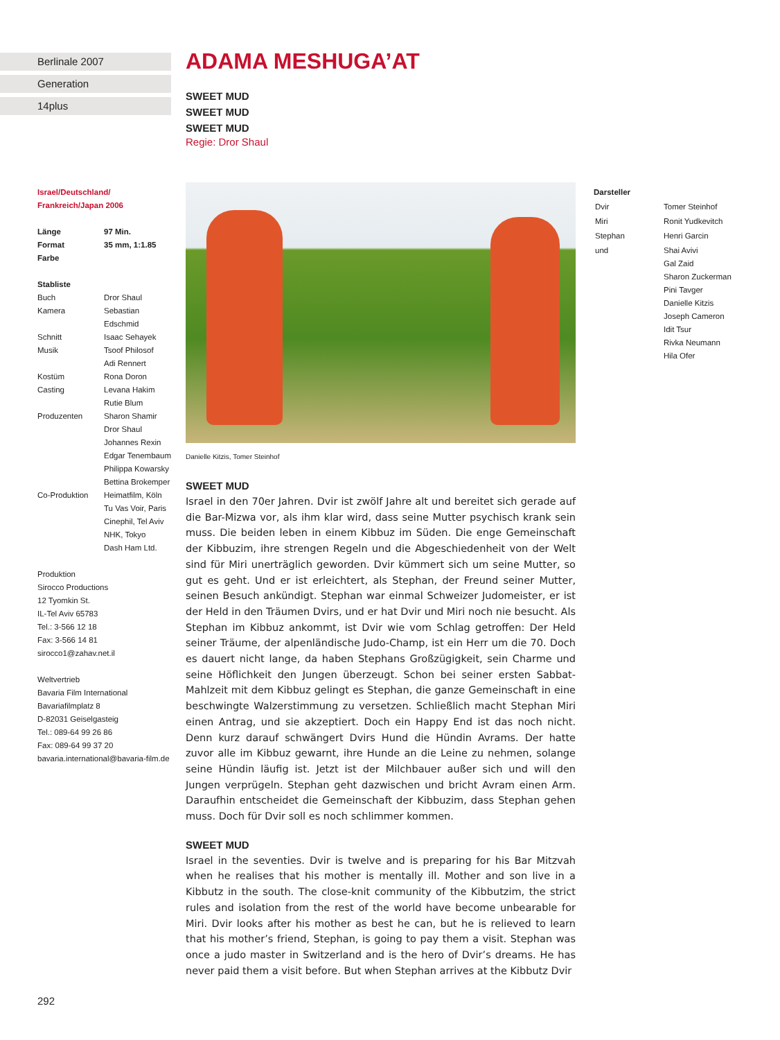Berlinale 2007
Generation
14plus
Israel/Deutschland/
Frankreich/Japan 2006
| Länge | 97 Min. |
| Format | 35 mm, 1:1.85 |
| Farbe | |
Stabliste
| Buch | Dror Shaul |
| Kamera | Sebastian Edschmid |
| Schnitt | Isaac Sehayek |
| Musik | Tsoof Philosof Adi Rennert |
| Kostüm | Rona Doron |
| Casting | Levana Hakim Rutie Blum |
| Produzenten | Sharon Shamir Dror Shaul Johannes Rexin Edgar Tenembaum Philippa Kowarsky Bettina Brokemper |
| Co-Produktion | Heimatfilm, Köln Tu Vas Voir, Paris Cinephil, Tel Aviv NHK, Tokyo Dash Ham Ltd. |
Produktion
Sirocco Productions
12 Tyomkin St.
IL-Tel Aviv 65783
Tel.: 3-566 12 18
Fax: 3-566 14 81
sirocco1@zahav.net.il
Weltvertrieb
Bavaria Film International
Bavariafilmplatz 8
D-82031 Geiselgasteig
Tel.: 089-64 99 26 86
Fax: 089-64 99 37 20
bavaria.international@bavaria-film.de
ADAMA MESHUGA’AT
SWEET MUD
SWEET MUD
SWEET MUD
Regie: Dror Shaul
Danielle Kitzis, Tomer Steinhof
SWEET MUD
Israel in den 70er Jahren. Dvir ist zwölf Jahre alt und bereitet sich gerade auf die Bar-Mizwa vor, als ihm klar wird, dass seine Mutter psychisch krank sein muss. Die beiden leben in einem Kibbuz im Süden. Die enge Gemeinschaft der Kibbuzim, ihre strengen Regeln und die Abgeschiedenheit von der Welt sind für Miri unerträglich geworden. Dvir kümmert sich um seine Mutter, so gut es geht. Und er ist erleichtert, als Stephan, der Freund seiner Mutter, seinen Besuch ankündigt. Stephan war einmal Schweizer Judomeister, er ist der Held in den Träumen Dvirs, und er hat Dvir und Miri noch nie besucht. Als Stephan im Kibbuz ankommt, ist Dvir wie vom Schlag getroffen: Der Held seiner Träume, der alpenländische Judo-Champ, ist ein Herr um die 70. Doch es dauert nicht lange, da haben Stephans Großzügigkeit, sein Charme und seine Höflichkeit den Jungen überzeugt. Schon bei seiner ersten Sabbat-Mahlzeit mit dem Kibbuz gelingt es Stephan, die ganze Gemeinschaft in eine beschwingte Walzerstimmung zu versetzen. Schließlich macht Stephan Miri einen Antrag, und sie akzeptiert. Doch ein Happy End ist das noch nicht. Denn kurz darauf schwängert Dvirs Hund die Hündin Avrams. Der hatte zuvor alle im Kibbuz gewarnt, ihre Hunde an die Leine zu nehmen, solange seine Hündin läufig ist. Jetzt ist der Milchbauer außer sich und will den Jungen verprügeln. Stephan geht dazwischen und bricht Avram einen Arm. Daraufhin entscheidet die Gemeinschaft der Kibbuzim, dass Stephan gehen muss. Doch für Dvir soll es noch schlimmer kommen.
SWEET MUD
Israel in the seventies. Dvir is twelve and is preparing for his Bar Mitzvah when he realises that his mother is mentally ill. Mother and son live in a Kibbutz in the south. The close-knit community of the Kibbutzim, the strict rules and isolation from the rest of the world have become unbearable for Miri. Dvir looks after his mother as best he can, but he is relieved to learn that his mother’s friend, Stephan, is going to pay them a visit. Stephan was once a judo master in Switzerland and is the hero of Dvir’s dreams. He has never paid them a visit before. But when Stephan arrives at the Kibbutz Dvir
Darsteller
| Dvir | Tomer Steinhof |
| Miri | Ronit Yudkevitch |
| Stephan | Henri Garcin |
| und | Shai Avivi Gal Zaid Sharon Zuckerman Pini Tavger Danielle Kitzis Joseph Cameron Idit Tsur Rivka Neumann Hila Ofer |
292